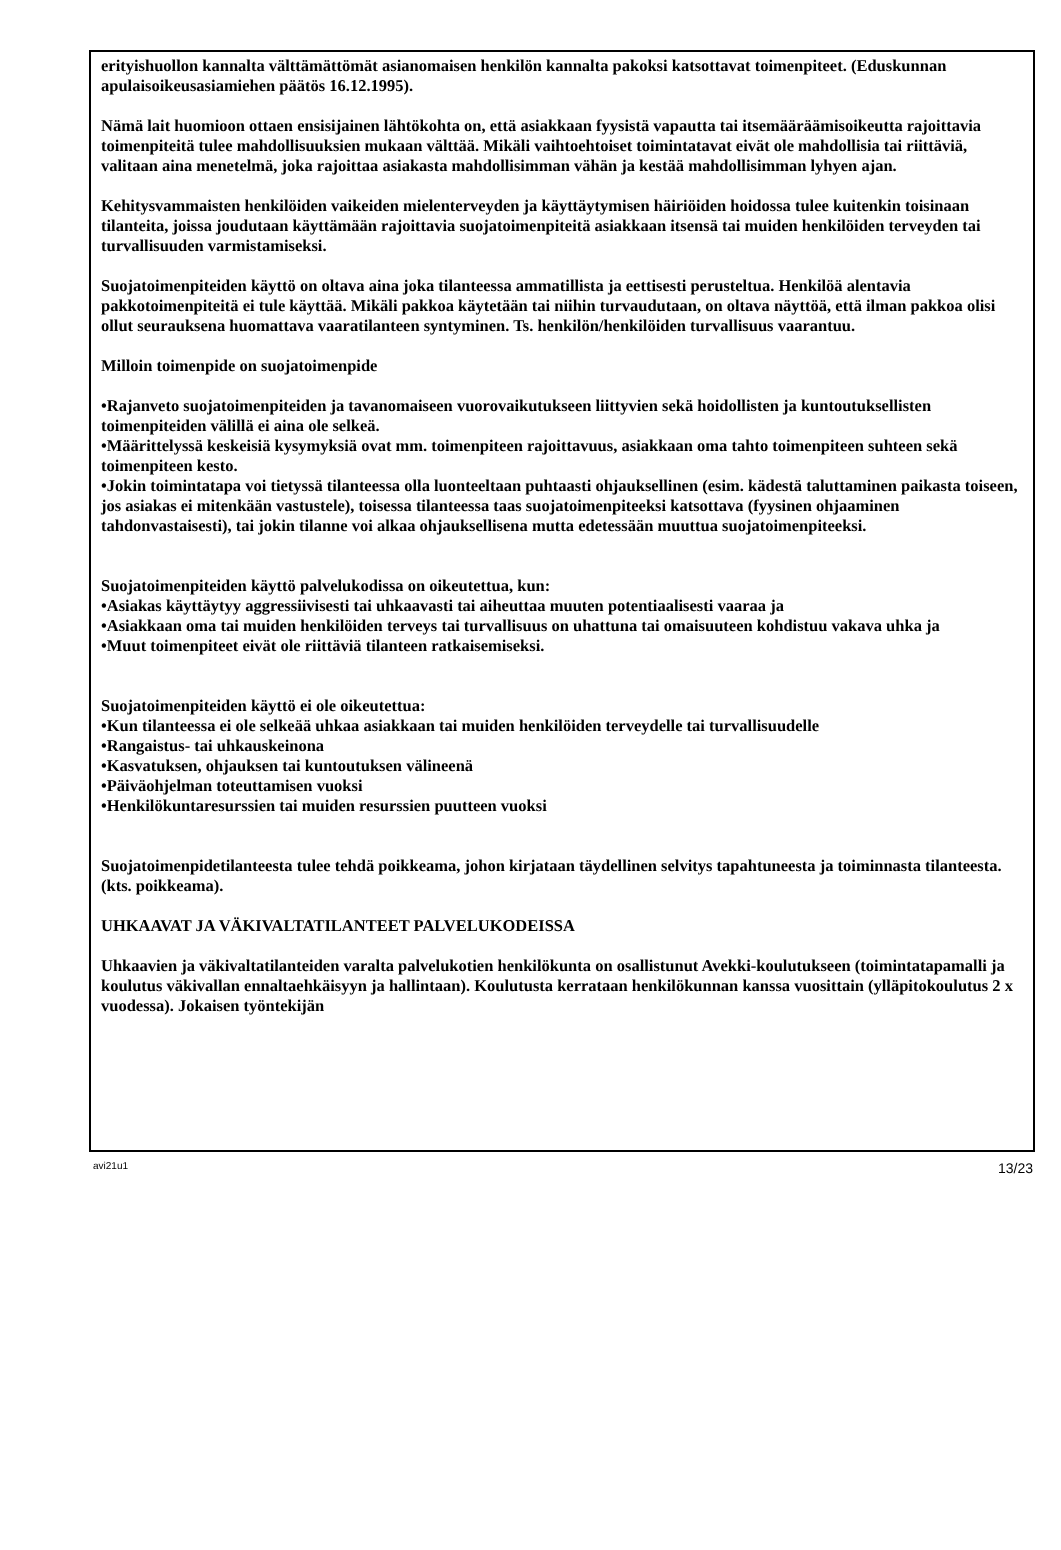erityishuollon kannalta välttämättömät asianomaisen henkilön kannalta pakoksi katsottavat toimenpiteet. (Eduskunnan apulaisoikeusasiamiehen päätös 16.12.1995).
Nämä lait huomioon ottaen ensisijainen lähtökohta on, että asiakkaan fyysistä vapautta tai itsemääräämisoikeutta rajoittavia toimenpiteitä tulee mahdollisuuksien mukaan välttää. Mikäli vaihtoehtoiset toimintatavat eivät ole mahdollisia tai riittäviä, valitaan aina menetelmä, joka rajoittaa asiakasta mahdollisimman vähän ja kestää mahdollisimman lyhyen ajan.
Kehitysvammaisten henkilöiden vaikeiden mielenterveyden ja käyttäytymisen häiriöiden hoidossa tulee kuitenkin toisinaan tilanteita, joissa joudutaan käyttämään rajoittavia suojatoimenpiteitä asiakkaan itsensä tai muiden henkilöiden terveyden tai turvallisuuden varmistamiseksi.
Suojatoimenpiteiden käyttö on oltava aina joka tilanteessa ammatillista ja eettisesti perusteltua. Henkilöä alentavia pakkotoimenpiteitä ei tule käyttää. Mikäli pakkoa käytetään tai niihin turvaudutaan, on oltava näyttöä, että ilman pakkoa olisi ollut seurauksena huomattava vaaratilanteen syntyminen. Ts. henkilön/henkilöiden turvallisuus vaarantuu.
Milloin toimenpide on suojatoimenpide
•Rajanveto suojatoimenpiteiden ja tavanomaiseen vuorovaikutukseen liittyvien sekä hoidollisten ja kuntoutuksellisten toimenpiteiden välillä ei aina ole selkeä.
•Määrittelyssä keskeisiä kysymyksiä ovat mm. toimenpiteen rajoittavuus, asiakkaan oma tahto toimenpiteen suhteen sekä toimenpiteen kesto.
•Jokin toimintatapa voi tietyssä tilanteessa olla luonteeltaan puhtaasti ohjauksellinen (esim. kädestä taluttaminen paikasta toiseen, jos asiakas ei mitenkään vastustele), toisessa tilanteessa taas suojatoimenpiteeksi katsottava (fyysinen ohjaaminen tahdonvastaisesti), tai jokin tilanne voi alkaa ohjauksellisena mutta edetessään muuttua suojatoimenpiteeksi.
Suojatoimenpiteiden käyttö palvelukodissa on oikeutettua, kun:
•Asiakas käyttäytyy aggressiivisesti tai uhkaavasti tai aiheuttaa muuten potentiaalisesti vaaraa ja
•Asiakkaan oma tai muiden henkilöiden terveys tai turvallisuus on uhattuna tai omaisuuteen kohdistuu vakava uhka ja
•Muut toimenpiteet eivät ole riittäviä tilanteen ratkaisemiseksi.
Suojatoimenpiteiden käyttö ei ole oikeutettua:
•Kun tilanteessa ei ole selkeää uhkaa asiakkaan tai muiden henkilöiden terveydelle tai turvallisuudelle
•Rangaistus- tai uhkauskeinona
•Kasvatuksen, ohjauksen tai kuntoutuksen välineenä
•Päiväohjelman toteuttamisen vuoksi
•Henkilökuntaresurssien tai muiden resurssien puutteen vuoksi
Suojatoimenpidetilanteesta tulee tehdä poikkeama, johon kirjataan täydellinen selvitys tapahtuneesta ja toiminnasta tilanteesta. (kts. poikkeama).
UHKAAVAT JA VÄKIVALTATILANTEET PALVELUKODEISSA
Uhkaavien ja väkivaltatilanteiden varalta palvelukotien henkilökunta on osallistunut Avekki-koulutukseen (toimintatapamalli ja koulutus väkivallan ennaltaehkäisyyn ja hallintaan). Koulutusta kerrataan henkilökunnan kanssa vuosittain (ylläpitokoulutus 2 x vuodessa). Jokaisen työntekijän
avi21u1 13/23